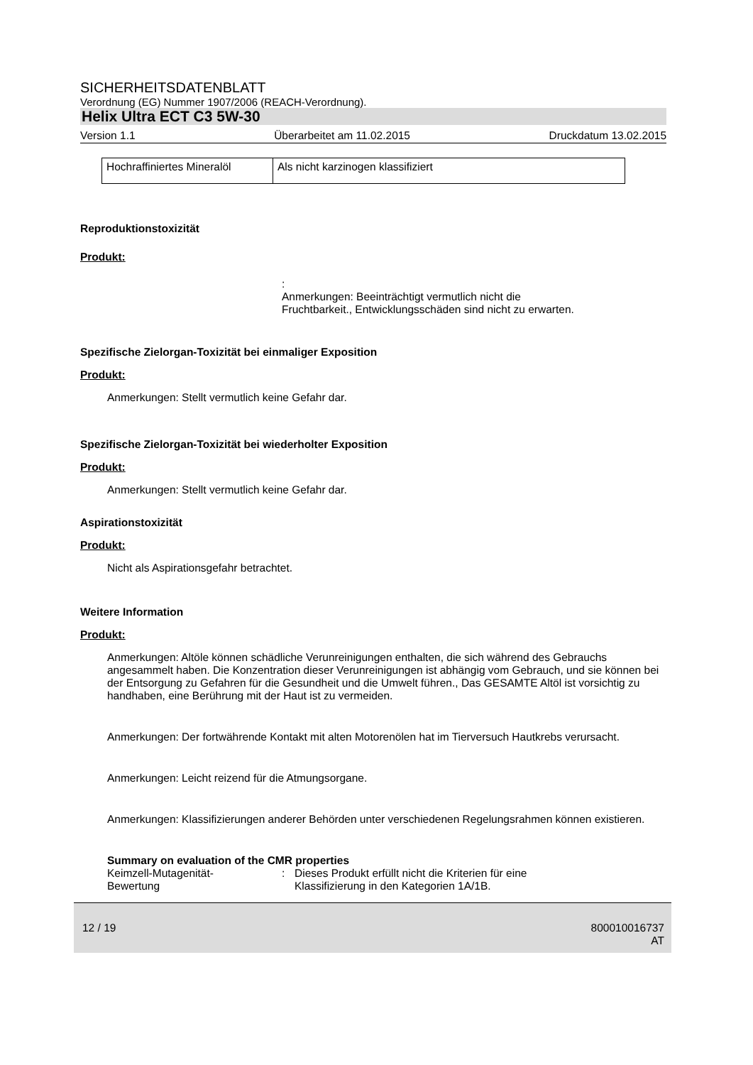SICHERHEITSDATENBLATT
Verordnung (EG) Nummer 1907/2006 (REACH-Verordnung).
Helix Ultra ECT C3 5W-30
Version 1.1 Überarbeitet am 11.02.2015 Druckdatum 13.02.2015
| Hochraffiniertes Mineralöl | Als nicht karzinogen klassifiziert |
Reproduktionstoxizität
Produkt:
:
Anmerkungen: Beeinträchtigt vermutlich nicht die
Fruchtbarkeit., Entwicklungsschäden sind nicht zu erwarten.
Spezifische Zielorgan-Toxizität bei einmaliger Exposition
Produkt:
Anmerkungen: Stellt vermutlich keine Gefahr dar.
Spezifische Zielorgan-Toxizität bei wiederholter Exposition
Produkt:
Anmerkungen: Stellt vermutlich keine Gefahr dar.
Aspirationstoxizität
Produkt:
Nicht als Aspirationsgefahr betrachtet.
Weitere Information
Produkt:
Anmerkungen: Altöle können schädliche Verunreinigungen enthalten, die sich während des Gebrauchs angesammelt haben. Die Konzentration dieser Verunreinigungen ist abhängig vom Gebrauch, und sie können bei der Entsorgung zu Gefahren für die Gesundheit und die Umwelt führen., Das GESAMTE Altöl ist vorsichtig zu handhaben, eine Berührung mit der Haut ist zu vermeiden.
Anmerkungen: Der fortwährende Kontakt mit alten Motorenölen hat im Tierversuch Hautkrebs verursacht.
Anmerkungen: Leicht reizend für die Atmungsorgane.
Anmerkungen: Klassifizierungen anderer Behörden unter verschiedenen Regelungsrahmen können existieren.
Summary on evaluation of the CMR properties
Keimzell-Mutagenität-
Bewertung: Dieses Produkt erfüllt nicht die Kriterien für eine
Klassifizierung in den Kategorien 1A/1B.
12 / 19 800010016737
AT